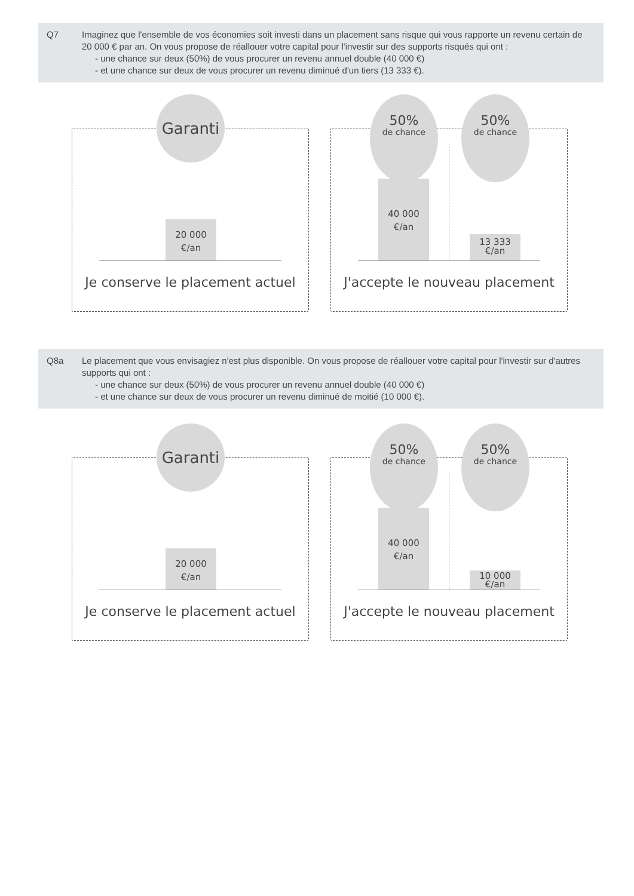Q7
Imaginez que l'ensemble de vos économies soit investi dans un placement sans risque qui vous rapporte un revenu certain de 20 000 € par an. On vous propose de réallouer votre capital pour l'investir sur des supports risqués qui ont :
- une chance sur deux (50%) de vous procurer un revenu annuel double (40 000 €)
- et une chance sur deux de vous procurer un revenu diminué d'un tiers (13 333 €).
Garanti
20 000
€/an
Je conserve le placement actuel
50%
de chance
50%
de chance
40 000
€/an
13 333
€/an
J'accepte le nouveau placement
Q8a
Le placement que vous envisagiez n'est plus disponible. On vous propose de réallouer votre capital pour l'investir sur d'autres supports qui ont :
- une chance sur deux (50%) de vous procurer un revenu annuel double (40 000 €)
- et une chance sur deux de vous procurer un revenu diminué de moitié (10 000 €).
Garanti
20 000
€/an
Je conserve le placement actuel
50%
de chance
50%
de chance
40 000
€/an
10 000
€/an
J'accepte le nouveau placement